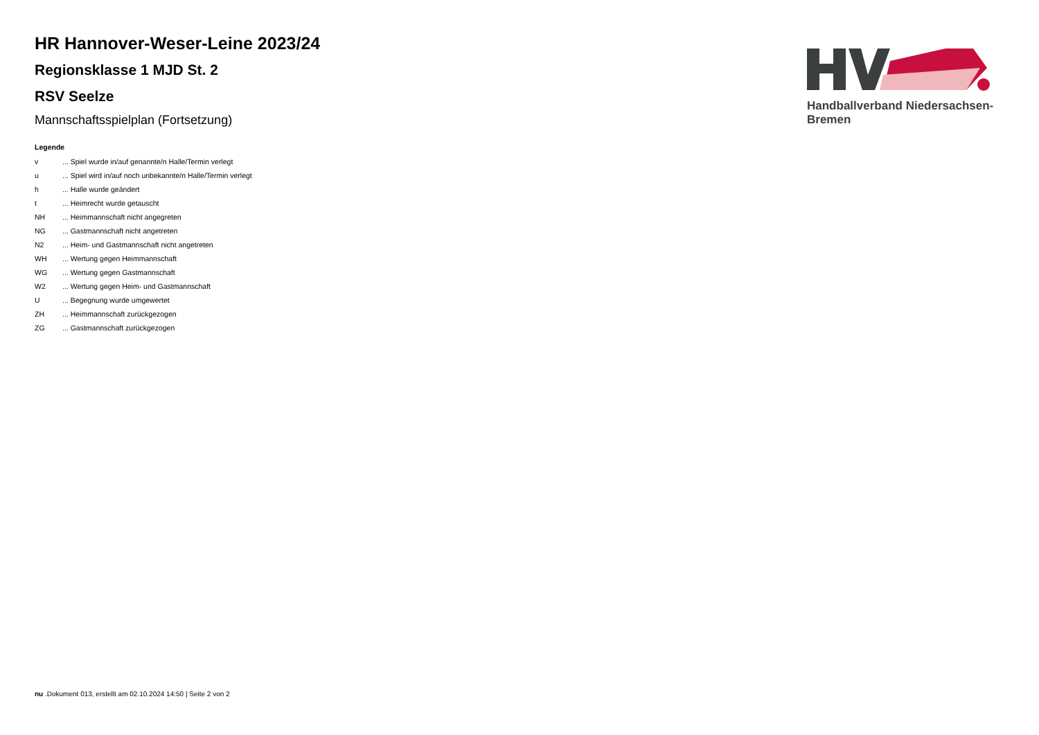HR Hannover-Weser-Leine 2023/24
Regionsklasse 1 MJD St. 2
RSV Seelze
Mannschaftsspielplan (Fortsetzung)
Handballverband Niedersachsen-Bremen
Legende
| v | ... Spiel wurde in/auf genannte/n Halle/Termin verlegt |
| u | ... Spiel wird in/auf noch unbekannte/n Halle/Termin verlegt |
| h | ... Halle wurde geändert |
| t | ... Heimrecht wurde getauscht |
| NH | ... Heimmannschaft nicht angegreten |
| NG | ... Gastmannschaft nicht angetreten |
| N2 | ... Heim- und Gastmannschaft nicht angetreten |
| WH | ... Wertung gegen Heimmannschaft |
| WG | ... Wertung gegen Gastmannschaft |
| W2 | ... Wertung gegen Heim- und Gastmannschaft |
| U | ... Begegnung wurde umgewertet |
| ZH | ... Heimmannschaft zurückgezogen |
| ZG | ... Gastmannschaft zurückgezogen |
nu .Dokument 013, erstellt am 02.10.2024 14:50 | Seite 2 von 2